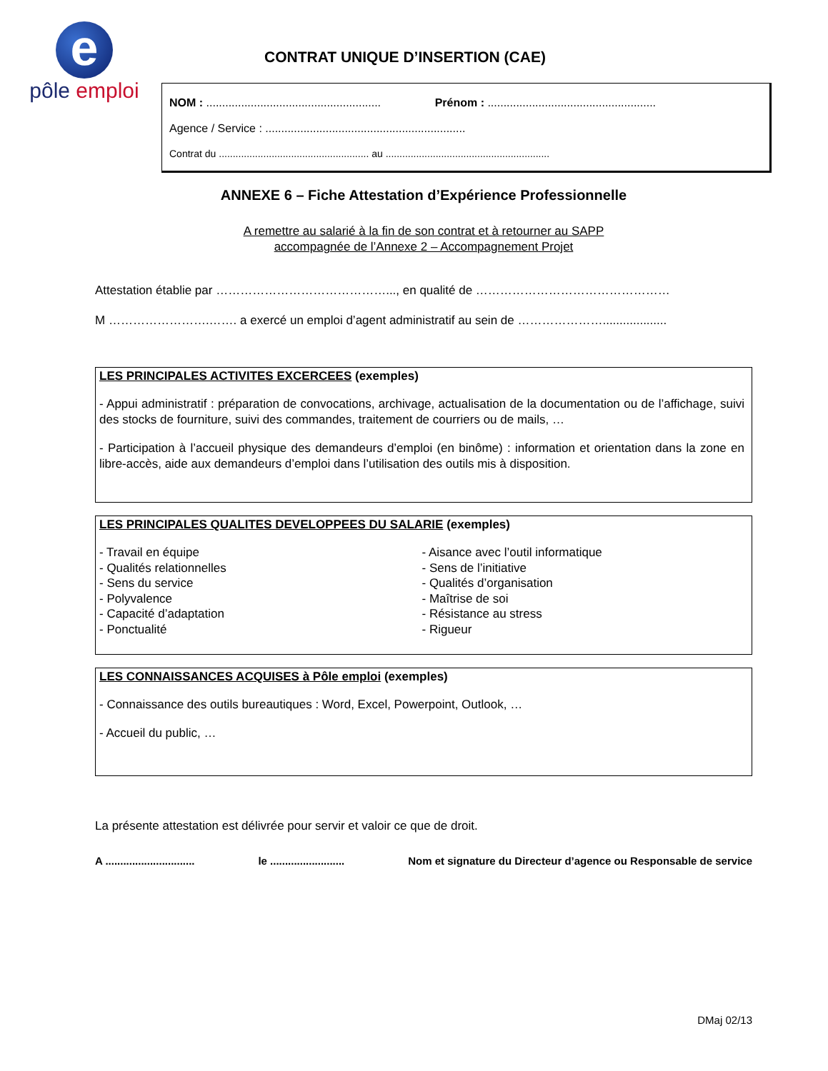e
pôle emploi
CONTRAT UNIQUE D’INSERTION (CAE)
NOM : ....................................................... Prénom : .....................................................
Agence / Service : ...............................................................
Contrat du ...................................................... au ...........................................................
ANNEXE 6 – Fiche Attestation d’Expérience Professionnelle
A remettre au salarié à la fin de son contrat et à retourner au SAPP
accompagnée de l’Annexe 2 – Accompagnement Projet
Attestation établie par ……………………………………..., en qualité de …………………………………………
M …………………….……. a exercé un emploi d’agent administratif au sein de …………………...................
LES PRINCIPALES ACTIVITES EXCERCEES (exemples)
- Appui administratif : préparation de convocations, archivage, actualisation de la documentation ou de l’affichage, suivi des stocks de fourniture, suivi des commandes, traitement de courriers ou de mails, …
- Participation à l’accueil physique des demandeurs d’emploi (en binôme) : information et orientation dans la zone en libre-accès, aide aux demandeurs d’emploi dans l’utilisation des outils mis à disposition.
LES PRINCIPALES QUALITES DEVELOPPEES DU SALARIE (exemples)
- Travail en équipe
- Qualités relationnelles
- Sens du service
- Polyvalence
- Capacité d’adaptation
- Ponctualité
- Aisance avec l’outil informatique
- Sens de l’initiative
- Qualités d’organisation
- Maîtrise de soi
- Résistance au stress
- Rigueur
LES CONNAISSANCES ACQUISES à Pôle emploi (exemples)
- Connaissance des outils bureautiques : Word, Excel, Powerpoint, Outlook, …
- Accueil du public, …
La présente attestation est délivrée pour servir et valoir ce que de droit.
A .............................. le ......................... Nom et signature du Directeur d’agence ou Responsable de service
DMaj 02/13